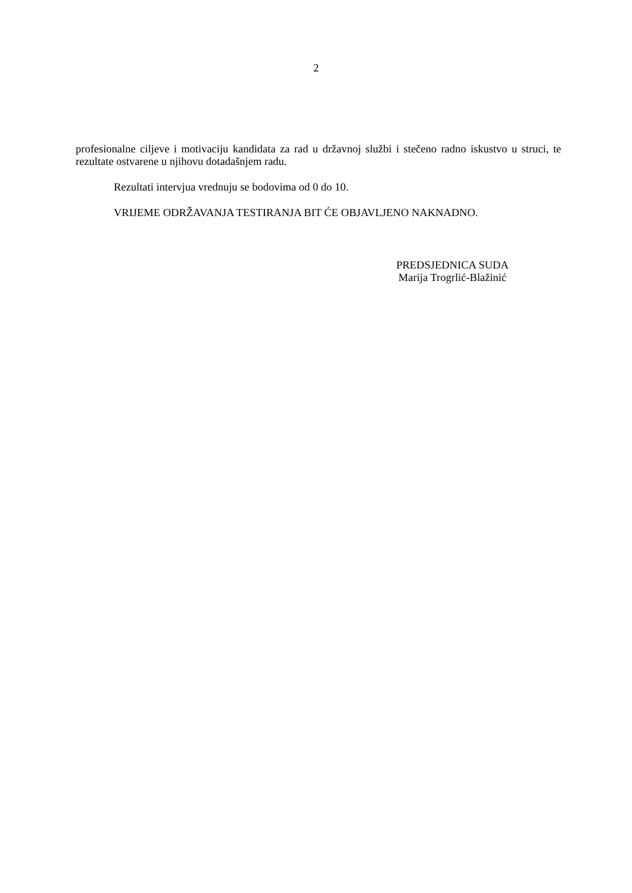2
profesionalne ciljeve i motivaciju kandidata za rad u državnoj službi i stečeno radno iskustvo u struci, te rezultate ostvarene u njihovu dotadašnjem radu.
Rezultati intervjua vrednuju se bodovima od 0 do 10.
VRIJEME ODRŽAVANJA TESTIRANJA BIT ĆE OBJAVLJENO NAKNADNO.
PREDSJEDNICA SUDA
Marija Trogrlić-Blažinić